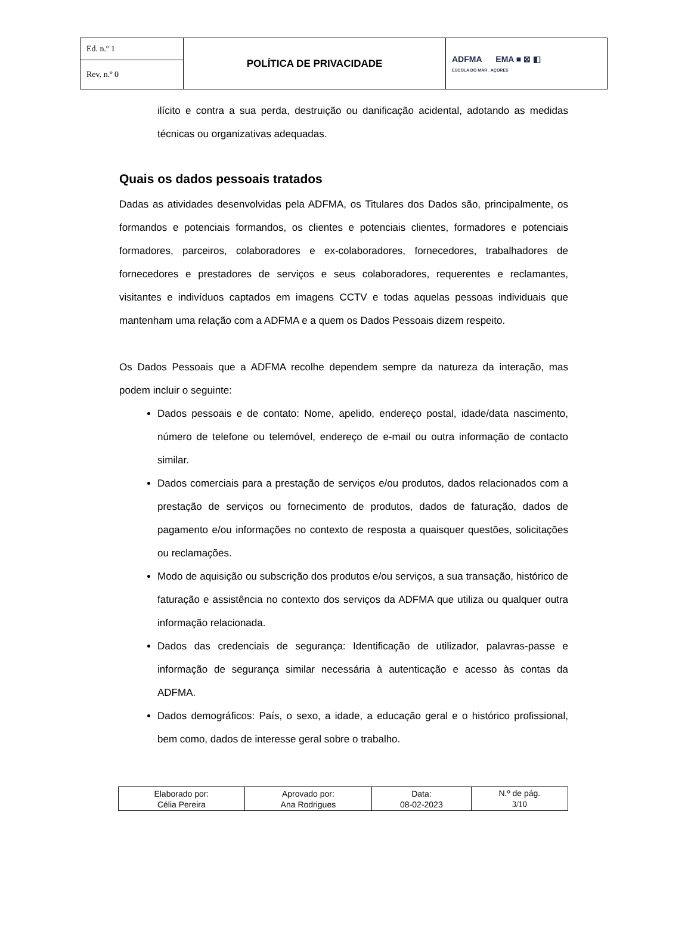| Ed. n.º 1 | POLÍTICA DE PRIVACIDADE | ADFMA EMA ■ ⊠ ◧ ESCOLA DO MAR . AÇORES |
| Rev. n.º 0 | | |
ilícito e contra a sua perda, destruição ou danificação acidental, adotando as medidas técnicas ou organizativas adequadas.
Quais os dados pessoais tratados
Dadas as atividades desenvolvidas pela ADFMA, os Titulares dos Dados são, principalmente, os formandos e potenciais formandos, os clientes e potenciais clientes, formadores e potenciais formadores, parceiros, colaboradores e ex-colaboradores, fornecedores, trabalhadores de fornecedores e prestadores de serviços e seus colaboradores, requerentes e reclamantes, visitantes e indivíduos captados em imagens CCTV e todas aquelas pessoas individuais que mantenham uma relação com a ADFMA e a quem os Dados Pessoais dizem respeito.
Os Dados Pessoais que a ADFMA recolhe dependem sempre da natureza da interação, mas podem incluir o seguinte:
Dados pessoais e de contato: Nome, apelido, endereço postal, idade/data nascimento, número de telefone ou telemóvel, endereço de e-mail ou outra informação de contacto similar.
Dados comerciais para a prestação de serviços e/ou produtos, dados relacionados com a prestação de serviços ou fornecimento de produtos, dados de faturação, dados de pagamento e/ou informações no contexto de resposta a quaisquer questões, solicitações ou reclamações.
Modo de aquisição ou subscrição dos produtos e/ou serviços, a sua transação, histórico de faturação e assistência no contexto dos serviços da ADFMA que utiliza ou qualquer outra informação relacionada.
Dados das credenciais de segurança: Identificação de utilizador, palavras-passe e informação de segurança similar necessária à autenticação e acesso às contas da ADFMA.
Dados demográficos: País, o sexo, a idade, a educação geral e o histórico profissional, bem como, dados de interesse geral sobre o trabalho.
| Elaborado por: Célia Pereira | Aprovado por: Ana Rodrigues | Data: 08-02-2023 | N.º de pág. 3/10 |